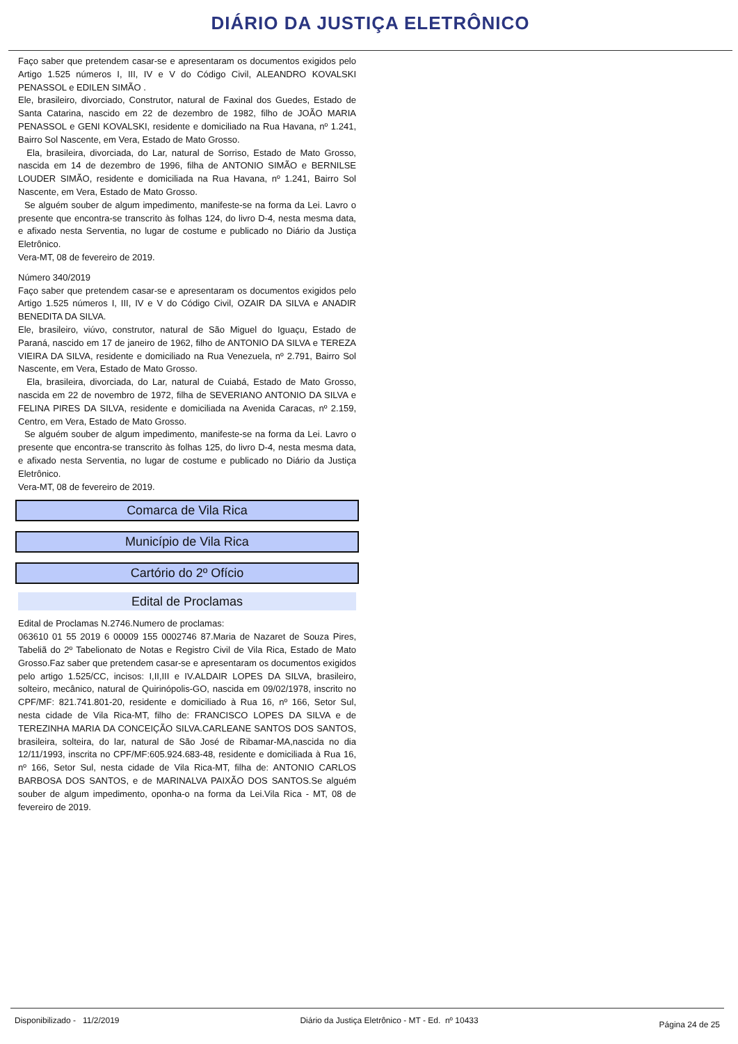DIÁRIO DA JUSTIÇA ELETRÔNICO
Faço saber que pretendem casar-se e apresentaram os documentos exigidos pelo Artigo 1.525 números I, III, IV e V do Código Civil, ALEANDRO KOVALSKI PENASSOL e EDILEN SIMÃO .
Ele, brasileiro, divorciado, Construtor, natural de Faxinal dos Guedes, Estado de Santa Catarina, nascido em 22 de dezembro de 1982, filho de JOÃO MARIA PENASSOL e GENI KOVALSKI, residente e domiciliado na Rua Havana, nº 1.241, Bairro Sol Nascente, em Vera, Estado de Mato Grosso.
Ela, brasileira, divorciada, do Lar, natural de Sorriso, Estado de Mato Grosso, nascida em 14 de dezembro de 1996, filha de ANTONIO SIMÃO e BERNILSE LOUDER SIMÃO, residente e domiciliada na Rua Havana, nº 1.241, Bairro Sol Nascente, em Vera, Estado de Mato Grosso.
Se alguém souber de algum impedimento, manifeste-se na forma da Lei. Lavro o presente que encontra-se transcrito às folhas 124, do livro D-4, nesta mesma data, e afixado nesta Serventia, no lugar de costume e publicado no Diário da Justiça Eletrônico.
Vera-MT, 08 de fevereiro de 2019.
Número 340/2019
Faço saber que pretendem casar-se e apresentaram os documentos exigidos pelo Artigo 1.525 números I, III, IV e V do Código Civil, OZAIR DA SILVA e ANADIR BENEDITA DA SILVA.
Ele, brasileiro, viúvo, construtor, natural de São Miguel do Iguaçu, Estado de Paraná, nascido em 17 de janeiro de 1962, filho de ANTONIO DA SILVA e TEREZA VIEIRA DA SILVA, residente e domiciliado na Rua Venezuela, nº 2.791, Bairro Sol Nascente, em Vera, Estado de Mato Grosso.
Ela, brasileira, divorciada, do Lar, natural de Cuiabá, Estado de Mato Grosso, nascida em 22 de novembro de 1972, filha de SEVERIANO ANTONIO DA SILVA e FELINA PIRES DA SILVA, residente e domiciliada na Avenida Caracas, nº 2.159, Centro, em Vera, Estado de Mato Grosso.
Se alguém souber de algum impedimento, manifeste-se na forma da Lei. Lavro o presente que encontra-se transcrito às folhas 125, do livro D-4, nesta mesma data, e afixado nesta Serventia, no lugar de costume e publicado no Diário da Justiça Eletrônico.
Vera-MT, 08 de fevereiro de 2019.
Comarca de Vila Rica
Município de Vila Rica
Cartório do 2º Ofício
Edital de Proclamas
Edital de Proclamas N.2746.Numero de proclamas:
063610 01 55 2019 6 00009 155 0002746 87.Maria de Nazaret de Souza Pires, Tabeliã do 2º Tabelionato de Notas e Registro Civil de Vila Rica, Estado de Mato Grosso.Faz saber que pretendem casar-se e apresentaram os documentos exigidos pelo artigo 1.525/CC, incisos: I,II,III e IV.ALDAIR LOPES DA SILVA, brasileiro, solteiro, mecânico, natural de Quirinópolis-GO, nascida em 09/02/1978, inscrito no CPF/MF: 821.741.801-20, residente e domiciliado à Rua 16, nº 166, Setor Sul, nesta cidade de Vila Rica-MT, filho de: FRANCISCO LOPES DA SILVA e de TEREZINHA MARIA DA CONCEIÇÃO SILVA.CARLEANE SANTOS DOS SANTOS, brasileira, solteira, do lar, natural de São José de Ribamar-MA,nascida no dia 12/11/1993, inscrita no CPF/MF:605.924.683-48, residente e domiciliada à Rua 16, nº 166, Setor Sul, nesta cidade de Vila Rica-MT, filha de: ANTONIO CARLOS BARBOSA DOS SANTOS, e de MARINALVA PAIXÃO DOS SANTOS.Se alguém souber de algum impedimento, oponha-o na forma da Lei.Vila Rica - MT, 08 de fevereiro de 2019.
Disponibilizado - 11/2/2019 Diário da Justiça Eletrônico - MT - Ed. nº 10433 Página 24 de 25